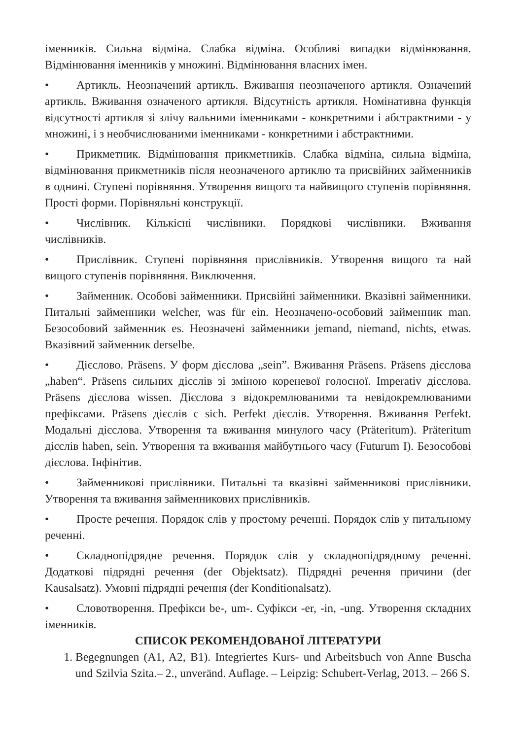іменників. Сильна відміна. Слабка відміна. Особливі випадки відмінювання. Відмінювання іменників у множині. Відмінювання власних імен.
• Артикль. Неозначений артикль. Вживання неозначеного артикля. Означений артикль. Вживання означеного артикля. Відсутність артикля. Номінативна функція відсутності артикля зі злічу вальними іменниками - конкретними і абстрактними - у множині, і з необчислюваними іменниками - конкретними і абстрактними.
• Прикметник. Відмінювання прикметників. Слабка відміна, сильна відміна, відмінювання прикметників після неозначеного артиклю та присвійних займенників в однині. Ступені порівняння. Утворення вищого та найвищого ступенів порівняння. Прості форми. Порівняльні конструкції.
• Числівник. Кількісні числівники. Порядкові числівники. Вживання числівників.
• Прислівник. Ступені порівняння прислівників. Утворення вищого та най вищого ступенів порівняння. Виключення.
• Займенник. Особові займенники. Присвійні займенники. Вказівні займенники. Питальні займенники welcher, was für ein. Неозначено-особовий займенник man. Безособовий займенник es. Неозначені займенники jemand, niemand, nichts, etwas. Вказівний займенник derselbe.
• Дієслово. Präsens. У форм дієслова „sein”. Вживання Präsens. Präsens дієслова „haben“. Präsens сильних дієслів зі зміною кореневої голосної. Imperativ дієслова. Präsens дієслова wissen. Дієслова з відокремлюваними та невідокремлюваними префіксами. Präsens дієслів с sich. Perfekt дієслів. Утворення. Вживання Perfekt. Модальні дієслова. Утворення та вживання минулого часу (Präteritum). Präteritum дієслів haben, sein. Утворення та вживання майбутнього часу (Futurum I). Безособові дієслова. Інфінітив.
• Займенникові прислівники. Питальні та вказівні займенникові прислівники. Утворення та вживання займенникових прислівників.
• Просте речення. Порядок слів у простому реченні. Порядок слів у питальному реченні.
• Складнопідрядне речення. Порядок слів у складнопідрядному реченні. Додаткові підрядні речення (der Objektsatz). Підрядні речення причини (der Kausalsatz). Умовні підрядні речення (der Konditionalsatz).
• Словотворення. Префікси be-, um-. Суфікси -er, -in, -ung. Утворення складних іменників.
СПИСОК РЕКОМЕНДОВАНОЇ ЛІТЕРАТУРИ
1. Begegnungen (A1, A2, B1). Integriertes Kurs- und Arbeitsbuch von Anne Buscha und Szilvia Szita.– 2., unveränd. Auflage. – Leipzig: Schubert-Verlag, 2013. – 266 S.